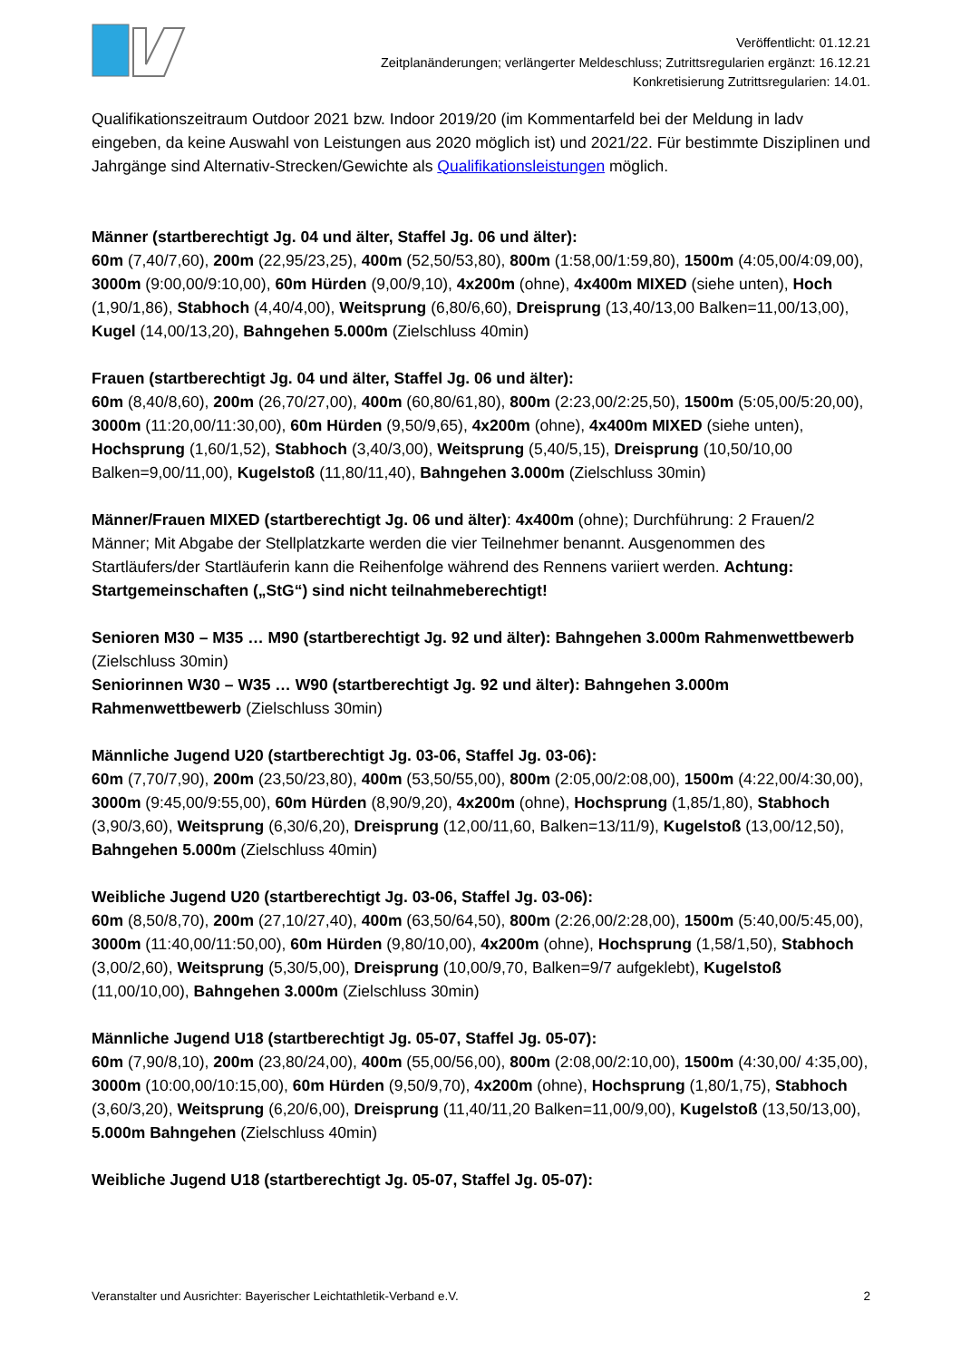Veröffentlicht: 01.12.21
Zeitplanänderungen; verlängerter Meldeschluss; Zutrittsregularien ergänzt: 16.12.21
Konkretisierung Zutrittsregularien: 14.01.
Qualifikationszeitraum Outdoor 2021 bzw. Indoor 2019/20 (im Kommentarfeld bei der Meldung in ladv eingeben, da keine Auswahl von Leistungen aus 2020 möglich ist) und 2021/22. Für bestimmte Disziplinen und Jahrgänge sind Alternativ-Strecken/Gewichte als Qualifikationsleistungen möglich.
Männer (startberechtigt Jg. 04 und älter, Staffel Jg. 06 und älter):
60m (7,40/7,60), 200m (22,95/23,25), 400m (52,50/53,80), 800m (1:58,00/1:59,80), 1500m (4:05,00/4:09,00), 3000m (9:00,00/9:10,00), 60m Hürden (9,00/9,10), 4x200m (ohne), 4x400m MIXED (siehe unten), Hoch (1,90/1,86), Stabhoch (4,40/4,00), Weitsprung (6,80/6,60), Dreisprung (13,40/13,00 Balken=11,00/13,00), Kugel (14,00/13,20), Bahngehen 5.000m (Zielschluss 40min)
Frauen (startberechtigt Jg. 04 und älter, Staffel Jg. 06 und älter):
60m (8,40/8,60), 200m (26,70/27,00), 400m (60,80/61,80), 800m (2:23,00/2:25,50), 1500m (5:05,00/5:20,00), 3000m (11:20,00/11:30,00), 60m Hürden (9,50/9,65), 4x200m (ohne), 4x400m MIXED (siehe unten), Hochsprung (1,60/1,52), Stabhoch (3,40/3,00), Weitsprung (5,40/5,15), Dreisprung (10,50/10,00 Balken=9,00/11,00), Kugelstoß (11,80/11,40), Bahngehen 3.000m (Zielschluss 30min)
Männer/Frauen MIXED (startberechtigt Jg. 06 und älter): 4x400m (ohne); Durchführung: 2 Frauen/2 Männer; Mit Abgabe der Stellplatzkarte werden die vier Teilnehmer benannt. Ausgenommen des Startläufers/der Startläuferin kann die Reihenfolge während des Rennens variiert werden. Achtung: Startgemeinschaften („StG“) sind nicht teilnahmeberechtigt!
Senioren M30 – M35 … M90 (startberechtigt Jg. 92 und älter): Bahngehen 3.000m Rahmenwettbewerb (Zielschluss 30min)
Seniorinnen W30 – W35 … W90 (startberechtigt Jg. 92 und älter): Bahngehen 3.000m Rahmenwettbewerb (Zielschluss 30min)
Männliche Jugend U20 (startberechtigt Jg. 03-06, Staffel Jg. 03-06):
60m (7,70/7,90), 200m (23,50/23,80), 400m (53,50/55,00), 800m (2:05,00/2:08,00), 1500m (4:22,00/4:30,00), 3000m (9:45,00/9:55,00), 60m Hürden (8,90/9,20), 4x200m (ohne), Hochsprung (1,85/1,80), Stabhoch (3,90/3,60), Weitsprung (6,30/6,20), Dreisprung (12,00/11,60, Balken=13/11/9), Kugelstoß (13,00/12,50), Bahngehen 5.000m (Zielschluss 40min)
Weibliche Jugend U20 (startberechtigt Jg. 03-06, Staffel Jg. 03-06):
60m (8,50/8,70), 200m (27,10/27,40), 400m (63,50/64,50), 800m (2:26,00/2:28,00), 1500m (5:40,00/5:45,00), 3000m (11:40,00/11:50,00), 60m Hürden (9,80/10,00), 4x200m (ohne), Hochsprung (1,58/1,50), Stabhoch (3,00/2,60), Weitsprung (5,30/5,00), Dreisprung (10,00/9,70, Balken=9/7 aufgeklebt), Kugelstoß (11,00/10,00), Bahngehen 3.000m (Zielschluss 30min)
Männliche Jugend U18 (startberechtigt Jg. 05-07, Staffel Jg. 05-07):
60m (7,90/8,10), 200m (23,80/24,00), 400m (55,00/56,00), 800m (2:08,00/2:10,00), 1500m (4:30,00/ 4:35,00), 3000m (10:00,00/10:15,00), 60m Hürden (9,50/9,70), 4x200m (ohne), Hochsprung (1,80/1,75), Stabhoch (3,60/3,20), Weitsprung (6,20/6,00), Dreisprung (11,40/11,20 Balken=11,00/9,00), Kugelstoß (13,50/13,00), 5.000m Bahngehen (Zielschluss 40min)
Weibliche Jugend U18 (startberechtigt Jg. 05-07, Staffel Jg. 05-07):
Veranstalter und Ausrichter: Bayerischer Leichtathletik-Verband e.V. 2